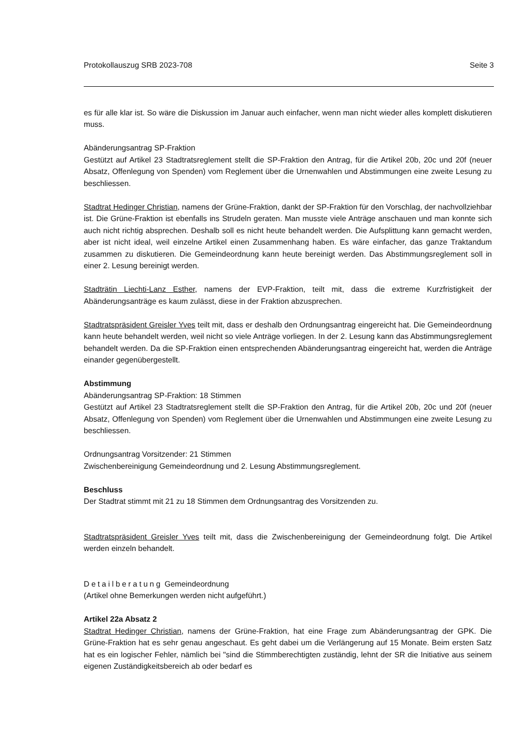Protokollauszug SRB 2023-708 Seite 3
es für alle klar ist. So wäre die Diskussion im Januar auch einfacher, wenn man nicht wieder alles komplett diskutieren muss.
Abänderungsantrag SP-Fraktion
Gestützt auf Artikel 23 Stadtratsreglement stellt die SP-Fraktion den Antrag, für die Artikel 20b, 20c und 20f (neuer Absatz, Offenlegung von Spenden) vom Reglement über die Urnenwahlen und Abstimmungen eine zweite Lesung zu beschliessen.
Stadtrat Hedinger Christian, namens der Grüne-Fraktion, dankt der SP-Fraktion für den Vorschlag, der nachvollziehbar ist. Die Grüne-Fraktion ist ebenfalls ins Strudeln geraten. Man musste viele Anträge anschauen und man konnte sich auch nicht richtig absprechen. Deshalb soll es nicht heute behandelt werden. Die Aufsplittung kann gemacht werden, aber ist nicht ideal, weil einzelne Artikel einen Zusammenhang haben. Es wäre einfacher, das ganze Traktandum zusammen zu diskutieren. Die Gemeindeordnung kann heute bereinigt werden. Das Abstimmungsreglement soll in einer 2. Lesung bereinigt werden.
Stadträtin Liechti-Lanz Esther, namens der EVP-Fraktion, teilt mit, dass die extreme Kurzfristigkeit der Abänderungsanträge es kaum zulässt, diese in der Fraktion abzusprechen.
Stadtratspräsident Greisler Yves teilt mit, dass er deshalb den Ordnungsantrag eingereicht hat. Die Gemeindeordnung kann heute behandelt werden, weil nicht so viele Anträge vorliegen. In der 2. Lesung kann das Abstimmungsreglement behandelt werden. Da die SP-Fraktion einen entsprechenden Abänderungsantrag eingereicht hat, werden die Anträge einander gegenübergestellt.
Abstimmung
Abänderungsantrag SP-Fraktion: 18 Stimmen
Gestützt auf Artikel 23 Stadtratsreglement stellt die SP-Fraktion den Antrag, für die Artikel 20b, 20c und 20f (neuer Absatz, Offenlegung von Spenden) vom Reglement über die Urnenwahlen und Abstimmungen eine zweite Lesung zu beschliessen.
Ordnungsantrag Vorsitzender: 21 Stimmen
Zwischenbereinigung Gemeindeordnung und 2. Lesung Abstimmungsreglement.
Beschluss
Der Stadtrat stimmt mit 21 zu 18 Stimmen dem Ordnungsantrag des Vorsitzenden zu.
Stadtratspräsident Greisler Yves teilt mit, dass die Zwischenbereinigung der Gemeindeordnung folgt. Die Artikel werden einzeln behandelt.
Detailberatung Gemeindeordnung
(Artikel ohne Bemerkungen werden nicht aufgeführt.)
Artikel 22a Absatz 2
Stadtrat Hedinger Christian, namens der Grüne-Fraktion, hat eine Frage zum Abänderungsantrag der GPK. Die Grüne-Fraktion hat es sehr genau angeschaut. Es geht dabei um die Verlängerung auf 15 Monate. Beim ersten Satz hat es ein logischer Fehler, nämlich bei "sind die Stimmberechtigten zuständig, lehnt der SR die Initiative aus seinem eigenen Zuständigkeitsbereich ab oder bedarf es